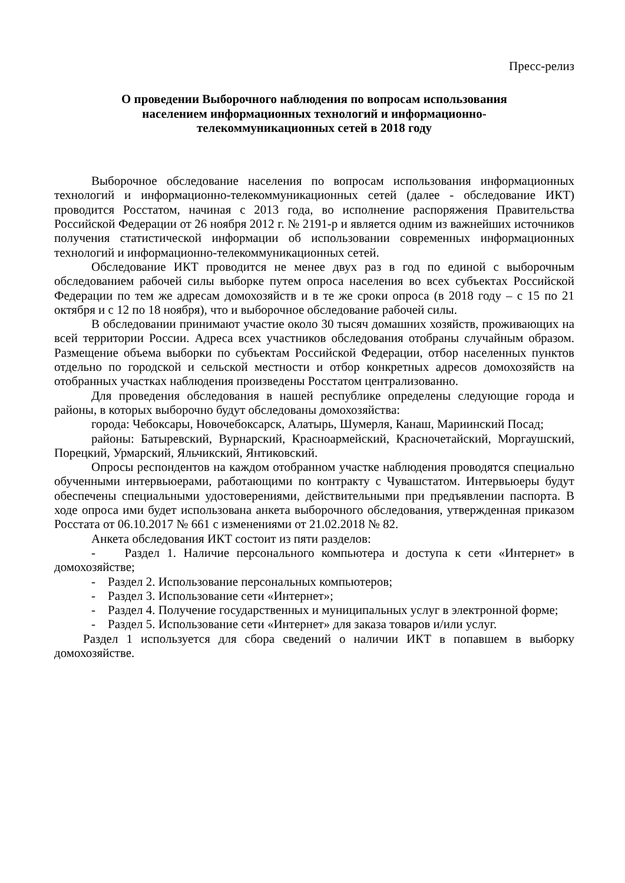Пресс-релиз
О проведении Выборочного наблюдения по вопросам использования населением информационных технологий и информационно-телекоммуникационных сетей в 2018 году
Выборочное обследование населения по вопросам использования информационных технологий и информационно-телекоммуникационных сетей (далее - обследование ИКТ) проводится Росстатом, начиная с 2013 года, во исполнение распоряжения Правительства Российской Федерации от 26 ноября 2012 г. № 2191-р и является одним из важнейших источников получения статистической информации об использовании современных информационных технологий и информационно-телекоммуникационных сетей.
Обследование ИКТ проводится не менее двух раз в год по единой с выборочным обследованием рабочей силы выборке путем опроса населения во всех субъектах Российской Федерации по тем же адресам домохозяйств и в те же сроки опроса (в 2018 году – с 15 по 21 октября и с 12 по 18 ноября), что и выборочное обследование рабочей силы.
В обследовании принимают участие около 30 тысяч домашних хозяйств, проживающих на всей территории России. Адреса всех участников обследования отобраны случайным образом. Размещение объема выборки по субъектам Российской Федерации, отбор населенных пунктов отдельно по городской и сельской местности и отбор конкретных адресов домохозяйств на отобранных участках наблюдения произведены Росстатом централизованно.
Для проведения обследования в нашей республике определены следующие города и районы, в которых выборочно будут обследованы домохозяйства:
города: Чебоксары, Новочебоксарск, Алатырь, Шумерля, Канаш, Мариинский Посад;
районы: Батыревский, Вурнарский, Красноармейский, Красночетайский, Моргаушский, Порецкий, Урмарский, Яльчикский, Янтиковский.
Опросы респондентов на каждом отобранном участке наблюдения проводятся специально обученными интервьюерами, работающими по контракту с Чувашстатом. Интервьюеры будут обеспечены специальными удостоверениями, действительными при предъявлении паспорта. В ходе опроса ими будет использована анкета выборочного обследования, утвержденная приказом Росстата от 06.10.2017 № 661 с изменениями от 21.02.2018 № 82.
Анкета обследования ИКТ состоит из пяти разделов:
- Раздел 1. Наличие персонального компьютера и доступа к сети «Интернет» в домохозяйстве;
- Раздел 2. Использование персональных компьютеров;
- Раздел 3. Использование сети «Интернет»;
- Раздел 4. Получение государственных и муниципальных услуг в электронной форме;
- Раздел 5. Использование сети «Интернет» для заказа товаров и/или услуг.
Раздел 1 используется для сбора сведений о наличии ИКТ в попавшем в выборку домохозяйстве.